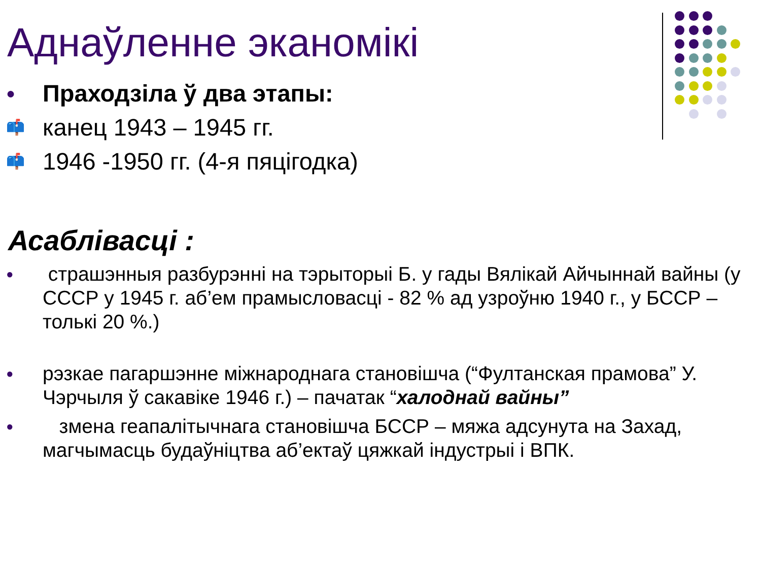Аднаўленне эканомікі
● Праходзіла ў два этапы:
📫 канец 1943 – 1945 гг.
📫 1946 -1950 гг. (4-я пяцігодка)
Асаблівасці :
● страшэнныя разбурэнні на тэрыторыі Б. у гады Вялікай Айчыннай вайны (у СССР у 1945 г. аб’ем прамысловасці - 82 % ад узроўню 1940 г., у БССР – толькі 20 %.)
● рэзкае пагаршэнне міжнароднага становішча (“Фултанская прамова” У. Чэрчыля ў сакавіке 1946 г.) – пачатак “халоднай вайны”
● змена геапалітычнага становішча БССР – мяжа адсунута на Захад, магчымасць будаўніцтва аб’ектаў цяжкай індустрыі і ВПК.